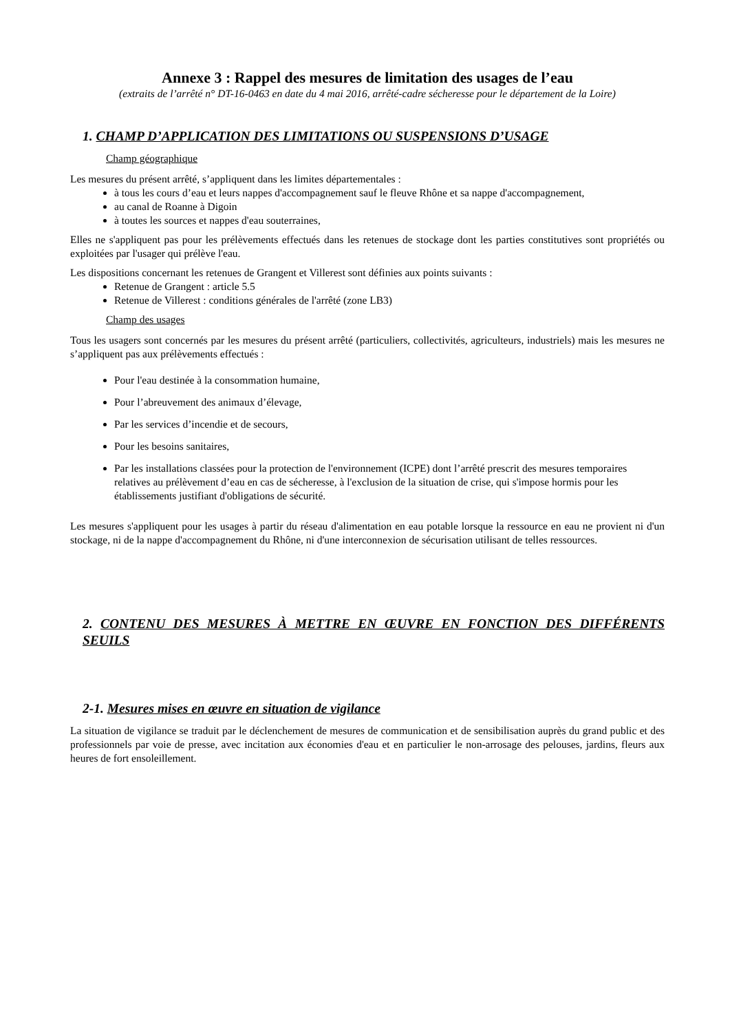Annexe 3 : Rappel des mesures de limitation des usages de l’eau
(extraits de l’arrêté n° DT-16-0463 en date du 4 mai 2016, arrêté-cadre sécheresse pour le département de la Loire)
1. CHAMP D’APPLICATION DES LIMITATIONS OU SUSPENSIONS D’USAGE
Champ géographique
Les mesures du présent arrêté, s’appliquent dans les limites départementales :
à tous les cours d’eau et leurs nappes d'accompagnement sauf le fleuve Rhône et sa nappe d'accompagnement,
au canal de Roanne à Digoin
à toutes les sources et nappes d'eau souterraines,
Elles ne s'appliquent pas pour les prélèvements effectués dans les retenues de stockage dont les parties constitutives sont propriétés ou exploitées par l'usager qui prélève l'eau.
Les dispositions concernant les retenues de Grangent et Villerest sont définies aux points suivants :
Retenue de Grangent : article 5.5
Retenue de Villerest : conditions générales de l'arrêté (zone LB3)
Champ des usages
Tous les usagers sont concernés par les mesures du présent arrêté (particuliers, collectivités, agriculteurs, industriels) mais les mesures ne s’appliquent pas aux prélèvements effectués :
Pour l'eau destinée à la consommation humaine,
Pour l’abreuvement des animaux d’élevage,
Par les services d’incendie et de secours,
Pour les besoins sanitaires,
Par les installations classées pour la protection de l'environnement (ICPE) dont l’arrêté prescrit des mesures temporaires relatives au prélèvement d’eau en cas de sécheresse, à l'exclusion de la situation de crise, qui s'impose hormis pour les établissements justifiant d'obligations de sécurité.
Les mesures s'appliquent pour les usages à partir du réseau d'alimentation en eau potable lorsque la ressource en eau ne provient ni d'un stockage, ni de la nappe d'accompagnement du Rhône, ni d'une interconnexion de sécurisation utilisant de telles ressources.
2. CONTENU DES MESURES À METTRE EN ŒUVRE EN FONCTION DES DIFFÉRENTS SEUILS
2-1. Mesures mises en œuvre en situation de vigilance
La situation de vigilance se traduit par le déclenchement de mesures de communication et de sensibilisation auprès du grand public et des professionnels par voie de presse, avec incitation aux économies d'eau et en particulier le non-arrosage des pelouses, jardins, fleurs aux heures de fort ensoleillement.